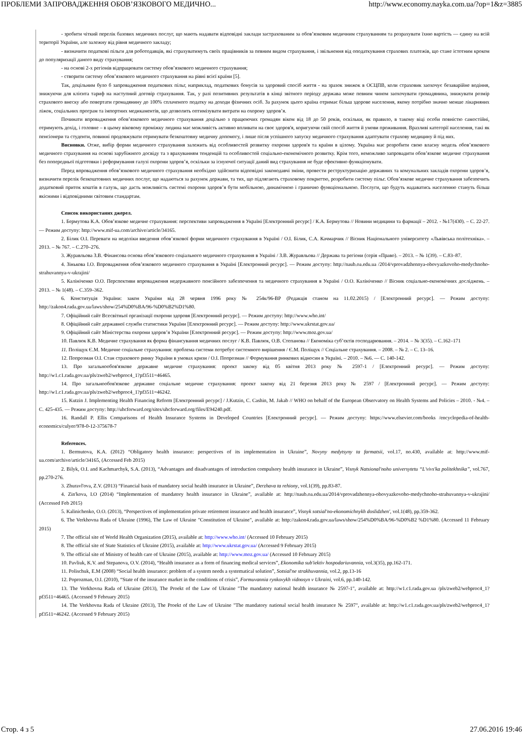ПРОБЛЕМИ ЗАПРОВАДЖЕННЯ ОБОВ’ЯЗКОВОГО МЕДИЧНО... http://www.economy.nayka.com.ua/?op=1&z=3885
- зробити чіткий перелік базових медичних послуг, що мають надавати відповідні заклади застрахованим за обов’язковим медичним страхуванням та розрахувати їхню вартість — єдину на всій території України, але залежну від рівня медичного закладу;
- визначити податкові пільги для роботодавців, які страхуватимуть своїх працівників за певним видом страхування, і звільнення від оподаткування страхових платежів, що стане істотним кроком до популяризації даного виду страхування;
- на основі 2-х регіонів відпрацювати систему обов’язкового медичного страхування;
- створити систему обов’язкового медичного страхування на рівні всієї країни [5].
Так, доцільним було б запровадження податкових пільг, наприклад, податкових бонусів за здоровий спосіб життя - на зразок знижок в ОСЦПВ, коли страховик заохочує безаварійне водіння, знижуючи для клієнта тариф на наступний договір страхування. Так, у разі позитивних результатів в кінці звітного періоду держава може певним чином заохочувати громадянина, знижувати розмір страхового внеску або повертати громадянину до 100% сплаченого податку на доходи фізичних осіб. За рахунок цього країна отримає більш здорове населення, якому потрібно значно менше лікарняних ліжок, соціальних програм та імпортних медикаментів, що дозволить оптимізувати витрати на охорону здоров’я.
Починати впровадження обов’язкового медичного страхування доцільно з працюючих громадян віком від 18 до 50 років, оскільки, як правило, в такому віці особи повністю самостійні, отримують дохід, і головне – в цьому віковому проміжку людина має можливість активно впливати на своє здоров'я, коригуючи свій спосіб життя й умови проживання. Вразливі категорії населення, такі як пенсіонери та студенти, повинні продовжувати отримувати безкоштовну медичну допомогу, і лише після успішного запуску медичного страхування адаптувати страхову медицину й під них.
Висновки. Отже, вибір форми медичного страхування залежить від особливостей розвитку охорони здоров'я та країни в цілому. Україна має розробити свою власну модель обов’язкового медичного страхування на основі зарубіжного досвіду та з врахуванням тенденцій та особливостей соціально-економічного розвитку. Крім того, неможливо запровадити обов’язкове медичне страхування без попередньої підготовки і реформування галузі охорони здоров’я, оскільки за існуючої ситуації даний вид страхування не буде ефективно функціонувати.
Перед впровадження обов’язкового медичного страхування необхідно здійснити відповідні законодавчі зміни, провести реструктуризацію державних та комунальних закладів охорони здоров’я, визначити перелік безкоштовних медичних послуг, що надаються за рахунок держави, та тих, що підлягають страховому покриттю, розробити систему пільг. Обов’язкове медичне страхування забезпечить додатковий приток коштів в галузь, що дасть можливість системі охорони здоров’я бути мобільною, динамічною і гранично функціональною. Послуги, що будуть надаватись населенню стануть більш якісними і відповідними світовим стандартам.
Список використаних джерел.
1. Бермутова К.А. Обов’язкове медичне страхування: перспективи запровадження в Україні [Електронний ресурс] / К.А. Бермутова // Новини медицини та фармації – 2012. - №17(430). – С. 22-27. — Режим доступу: http://www.mif-ua.com/archive/article/34165.
2. Білик О.І. Переваги на недоліки введення обов’язкової форми медичного страхування в Україні / О.І. Білик, С.А. Качмарчик // Вісник Національного університету «Львівська політехніка». – 2013. – № 767. – С.270–276.
3. Журавльова З.В. Фінансова основа обов’язкового соціального медичного страхування в Україні / З.В. Журавльова // Держава та регіони (серія «Право). – 2013. – № 1(39). – С.83–87.
4. Зінькова І.О. Впровадження обов’язкового медичного страхування в Україні [Електронний ресурс]. — Режим доступу: http://naub.oa.edu.ua /2014/vprovadzhennya-obovyazkovoho-medychnoho-strahuvannya-v-ukrajini/
5. Калініченко О.О. Перспективи впровадження недержавного пенсійного забезпечення та медичного страхування в Україні / О.О. Калініченко // Вісник соціально-економічних досліджень. – 2013. – № 1(48). – С.359–362.
6. Конституція України: закон України від 28 червня 1996 року № 254к/96-ВР (Редакція станом на 11.02.2015) / [Електронний ресурс]. — Режим доступу: http://zakon4.rada.gov.ua/laws/show/254%D0%BA/96-%D0%B2%D1%80.
7. Офіційний сайт Всесвітньої організації охорони здоровя [Електронний ресурс]. — Режим доступу: http://www.who.int/
8. Офіційний сайт державної служби статистики України [Електронний ресурс]. — Режим доступу: http://www.ukrstat.gov.ua/
9. Офіційний сайт Міністерства охорони здоров’я України [Електронний ресурс]. — Режим доступу: http://www.moz.gov.ua/
10. Павлюк К.В. Медичне страхування як форма фінансування медичних послуг / К.В. Павлюк, О.В. Степанова // Економіка суб’єктів господарювання. – 2014. – № 3(35). – С.162–171
11. Поліщук Є.М. Медичне соціальне страхування: проблема системи потребує системного вирішення / Є.М. Поліщук // Соціальне страхування. – 2008. – № 2. – С. 13–16.
12. Попрозман О.І. Стан страхового ринку України в умовах кризи / О.І. Попрозман // Формування ринкових відносин в Україні. – 2010. – №6. — С. 140-142.
13. Про загальнообов'язкове державне медичне страхування: проект закону від 05 квітня 2013 року № 2597-1 / [Електронний ресурс]. — Режим доступу: http://w1.c1.rada.gov.ua/pls/zweb2/webproc4_1?pf3511=46465.
14. Про загальнообов'язкове державне соціальне медичне страхування: проект закону від 21 березня 2013 року № 2597 / [Електронний ресурс]. — Режим доступу: http://w1.c1.rada.gov.ua/pls/zweb2/webproc4_1?pf3511=46242.
15. Kutzin J. Implementing Health Financing Reform [Електронний ресурс] / J.Kutzin, C. Cashin, M. Jakab // WHO on behalf of the European Observatory on Health Systems and Policies – 2010. - №4. – С. 425-435. — Режим доступу: http://uhcforward.org/sites/uhcforward.org/files/E94240.pdf.
16. Randall P. Ellis Comparisons of Health Insurance Systems in Developed Countries [Електронний ресурс]. — Режим доступу: https://www.elsevier.com/books /encyclopedia-of-health-economics/culyer/978-0-12-375678-7
References.
1. Bermutova, K.A. (2012) “Obligatory health insurance: perspectives of its implementation in Ukraine”, Novyny medytsyny ta farmatsii, vol.17, no.430, available at: http://www.mif-ua.com/archive/article/34165, (Accessed Feb 2015)
2. Bilyk, O.I. and Kachmarchyk, S.A. (2013), “Advantages and disadvantages of introduction compulsory health insurance in Ukraine”, Visnyk Natsional'noho universytetu “L'vivs'ka politekhnika”, vol.767, pp.270-276.
3. Zhuravl'ova, Z.V. (2013) “Financial basis of mandatory social health insurance in Ukraine”, Derzhava ta rehiony, vol.1(39), pp.83-87.
4. Zin'kova, I.O (2014) “Implementation of mandatory health insurance in Ukraine”, available at: http://naub.oa.edu.ua/2014/vprovadzhennya-obovyazkovoho-medychnoho-strahuvannya-v-ukrajini/ (Accessed Feb 2015)
5. Kalinichenko, O.O. (2013), “Perspectives of implementation private retirement insurance and health insurance”, Visnyk sotsial'no-ekonomichnykh doslidzhen', vol.1(48), pp.359-362.
6. The Verkhovna Rada of Ukraine (1996), The Law of Ukraine "Constitution of Ukraine", available at: http://zakon4.rada.gov.ua/laws/show/254%D0%BA/96-%D0%B2 %D1%80. (Accessed 11 February 2015)
7. The official site of World Health Organization (2015), available at: http://www.who.int/ (Accessed 10 February 2015)
8. The official site of State Statistics of Ukraine (2015), available at: http://www.ukrstat.gov.ua/ (Accessed 9 February 2015)
9. The official site of Ministry of health care of Ukraine (2015), available at: http://www.moz.gov.ua/ (Accessed 10 February 2015)
10. Pavliuk, K.V. and Stepanova, O.V. (2014), “Health insurance as a form of financing medical services”, Ekonomika sub'iektiv hospodariuvannia, vol.3(35), pp.162-171.
11. Polischuk, E.M (2008) “Social health insurance: problem of a system needs a systematical solution”, Sotsial'ne strakhuvannia, vol.2, pp.13-16
12. Poprozman, O.I. (2010), “State of the insurance market in the conditions of crisis”, Formuvannia rynkovykh vidnosyn v Ukraini, vol.6, pp.140-142.
13. The Verkhovna Rada of Ukraine (2013), The Proekt of the Law of Ukraine "The mandatory national health insurance № 2597-1", available at: http://w1.c1.rada.gov.ua /pls/zweb2/webproc4_1?pf3511=46465. (Accessed 9 February 2015)
14. The Verkhovna Rada of Ukraine (2013), The Proekt of the Law of Ukraine "The mandatory national social health insurance № 2597", available at: http://w1.c1.rada.gov.ua/pls/zweb2/webproc4_1?pf3511=46242. (Accessed 9 February 2015)
Стор. 4 з 5 27.06.2016 19:46